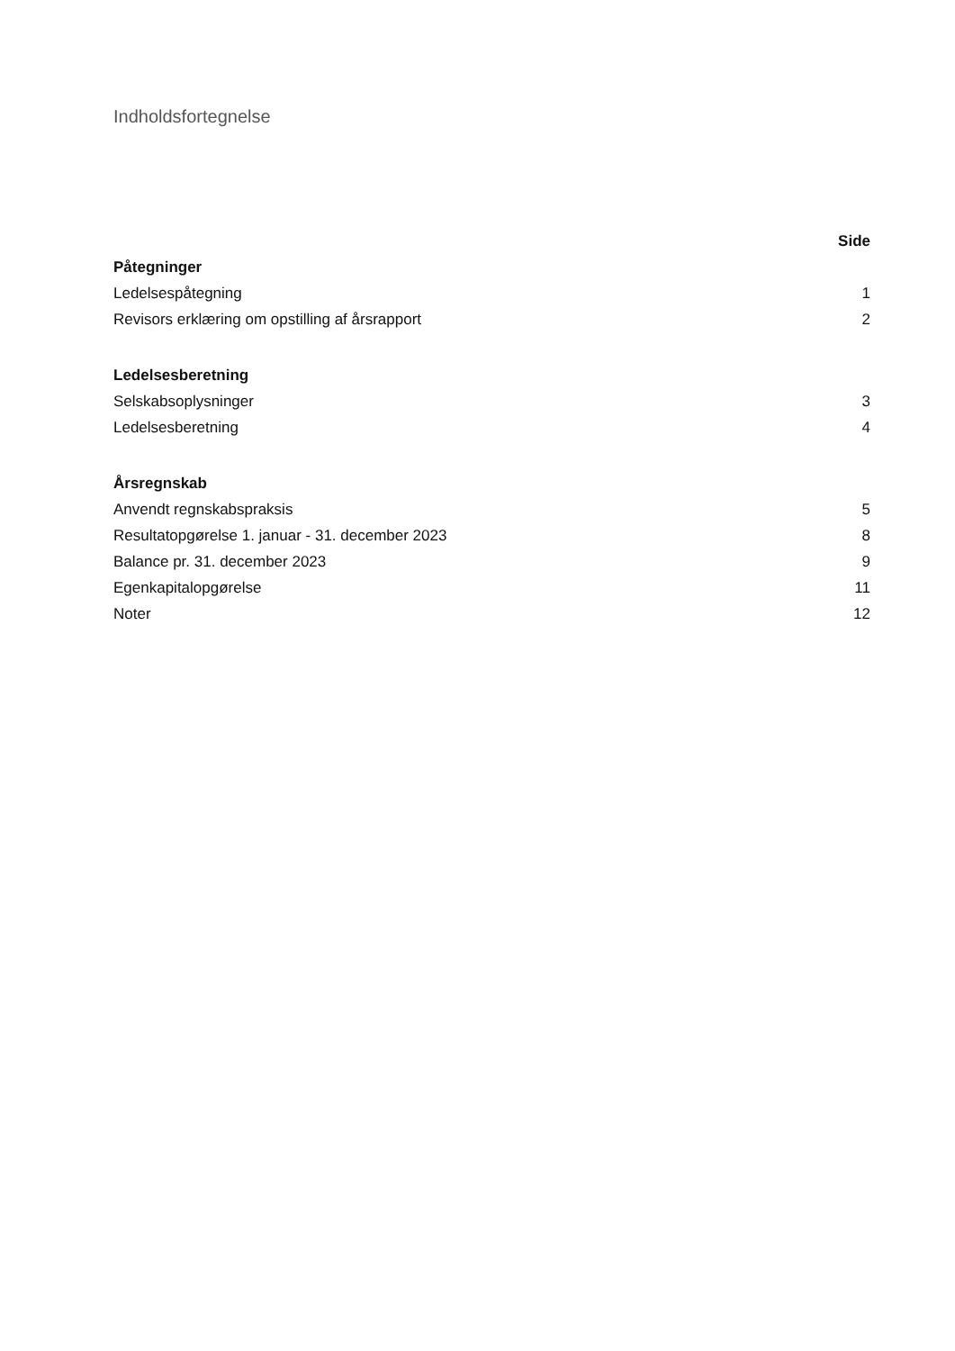Indholdsfortegnelse
Side
Påtegninger
Ledelsespåtegning 1
Revisors erklæring om opstilling af årsrapport 2
Ledelsesberetning
Selskabsoplysninger 3
Ledelsesberetning 4
Årsregnskab
Anvendt regnskabspraksis 5
Resultatopgørelse 1. januar - 31. december 2023 8
Balance pr. 31. december 2023 9
Egenkapitalopgørelse 11
Noter 12